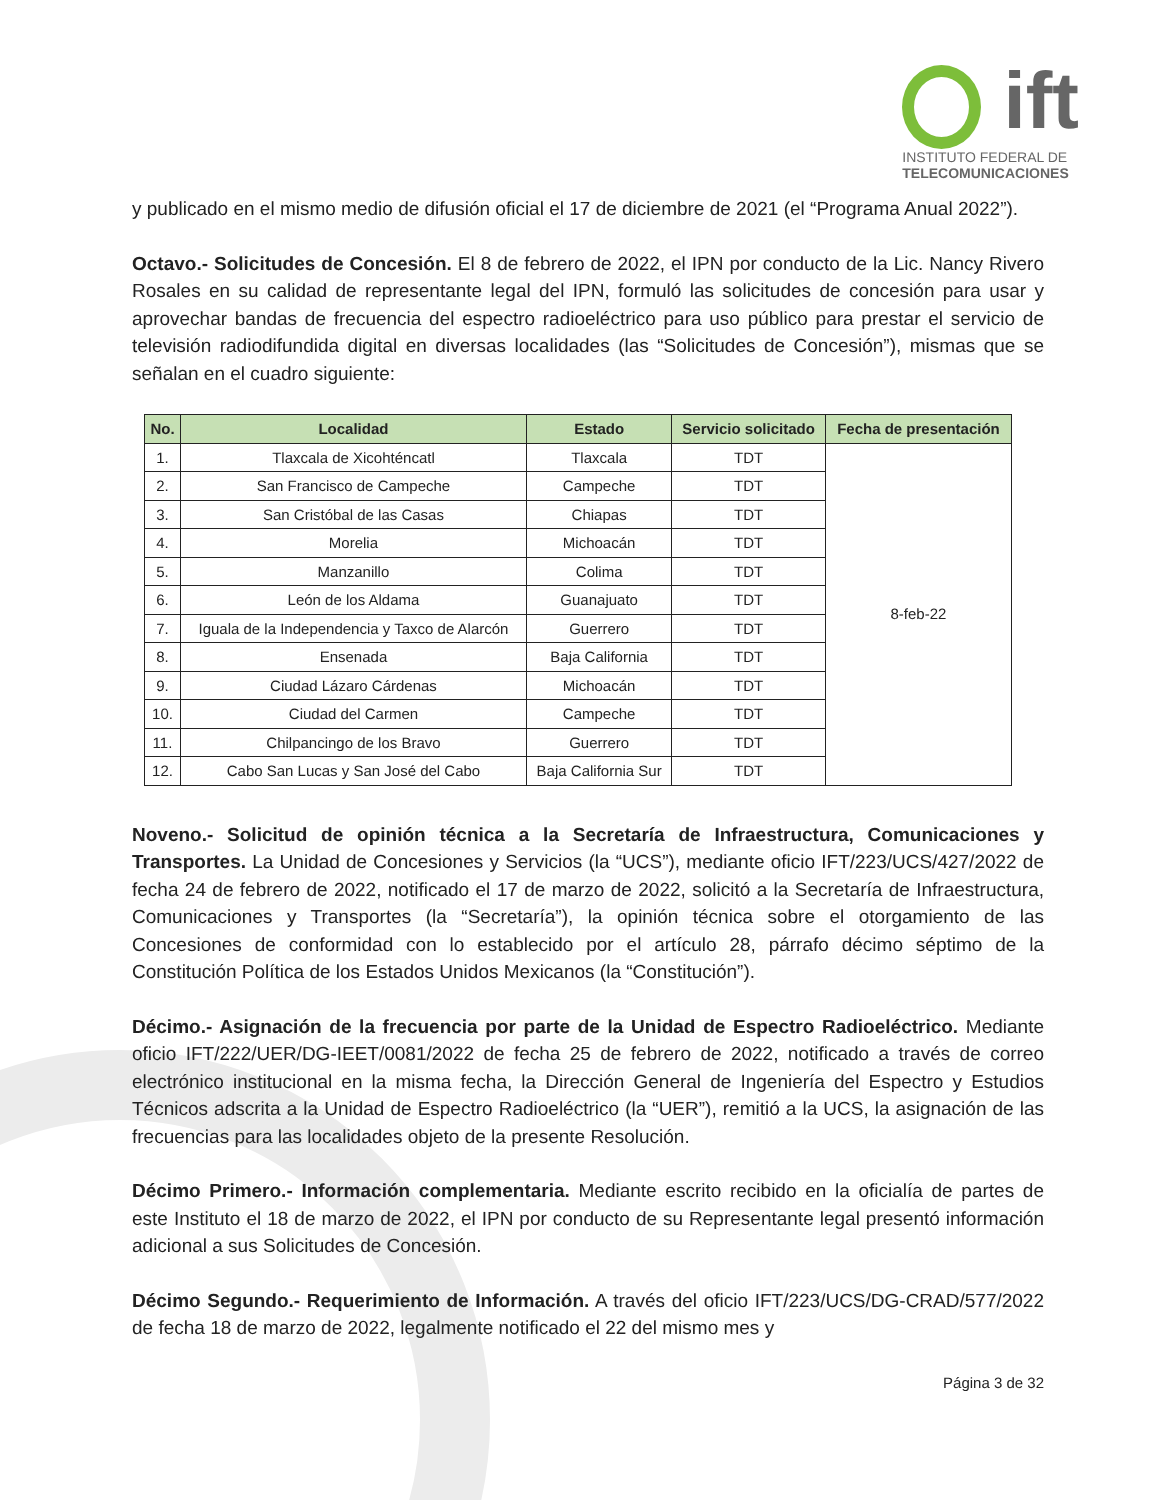ift
INSTITUTO FEDERAL DE
TELECOMUNICACIONES
y publicado en el mismo medio de difusión oficial el 17 de diciembre de 2021 (el “Programa Anual 2022”).
Octavo.- Solicitudes de Concesión. El 8 de febrero de 2022, el IPN por conducto de la Lic. Nancy Rivero Rosales en su calidad de representante legal del IPN, formuló las solicitudes de concesión para usar y aprovechar bandas de frecuencia del espectro radioeléctrico para uso público para prestar el servicio de televisión radiodifundida digital en diversas localidades (las “Solicitudes de Concesión”), mismas que se señalan en el cuadro siguiente:
| No. | Localidad | Estado | Servicio solicitado | Fecha de presentación |
| --- | --- | --- | --- | --- |
| 1. | Tlaxcala de Xicohténcatl | Tlaxcala | TDT | 8-feb-22 |
| 2. | San Francisco de Campeche | Campeche | TDT | |
| 3. | San Cristóbal de las Casas | Chiapas | TDT | |
| 4. | Morelia | Michoacán | TDT | |
| 5. | Manzanillo | Colima | TDT | |
| 6. | León de los Aldama | Guanajuato | TDT | |
| 7. | Iguala de la Independencia y Taxco de Alarcón | Guerrero | TDT | |
| 8. | Ensenada | Baja California | TDT | |
| 9. | Ciudad Lázaro Cárdenas | Michoacán | TDT | |
| 10. | Ciudad del Carmen | Campeche | TDT | |
| 11. | Chilpancingo de los Bravo | Guerrero | TDT | |
| 12. | Cabo San Lucas y San José del Cabo | Baja California Sur | TDT | |
Noveno.- Solicitud de opinión técnica a la Secretaría de Infraestructura, Comunicaciones y Transportes. La Unidad de Concesiones y Servicios (la “UCS”), mediante oficio IFT/223/UCS/427/2022 de fecha 24 de febrero de 2022, notificado el 17 de marzo de 2022, solicitó a la Secretaría de Infraestructura, Comunicaciones y Transportes (la “Secretaría”), la opinión técnica sobre el otorgamiento de las Concesiones de conformidad con lo establecido por el artículo 28, párrafo décimo séptimo de la Constitución Política de los Estados Unidos Mexicanos (la “Constitución”).
Décimo.- Asignación de la frecuencia por parte de la Unidad de Espectro Radioeléctrico. Mediante oficio IFT/222/UER/DG-IEET/0081/2022 de fecha 25 de febrero de 2022, notificado a través de correo electrónico institucional en la misma fecha, la Dirección General de Ingeniería del Espectro y Estudios Técnicos adscrita a la Unidad de Espectro Radioeléctrico (la “UER”), remitió a la UCS, la asignación de las frecuencias para las localidades objeto de la presente Resolución.
Décimo Primero.- Información complementaria. Mediante escrito recibido en la oficialía de partes de este Instituto el 18 de marzo de 2022, el IPN por conducto de su Representante legal presentó información adicional a sus Solicitudes de Concesión.
Décimo Segundo.- Requerimiento de Información. A través del oficio IFT/223/UCS/DG-CRAD/577/2022 de fecha 18 de marzo de 2022, legalmente notificado el 22 del mismo mes y
Página 3 de 32